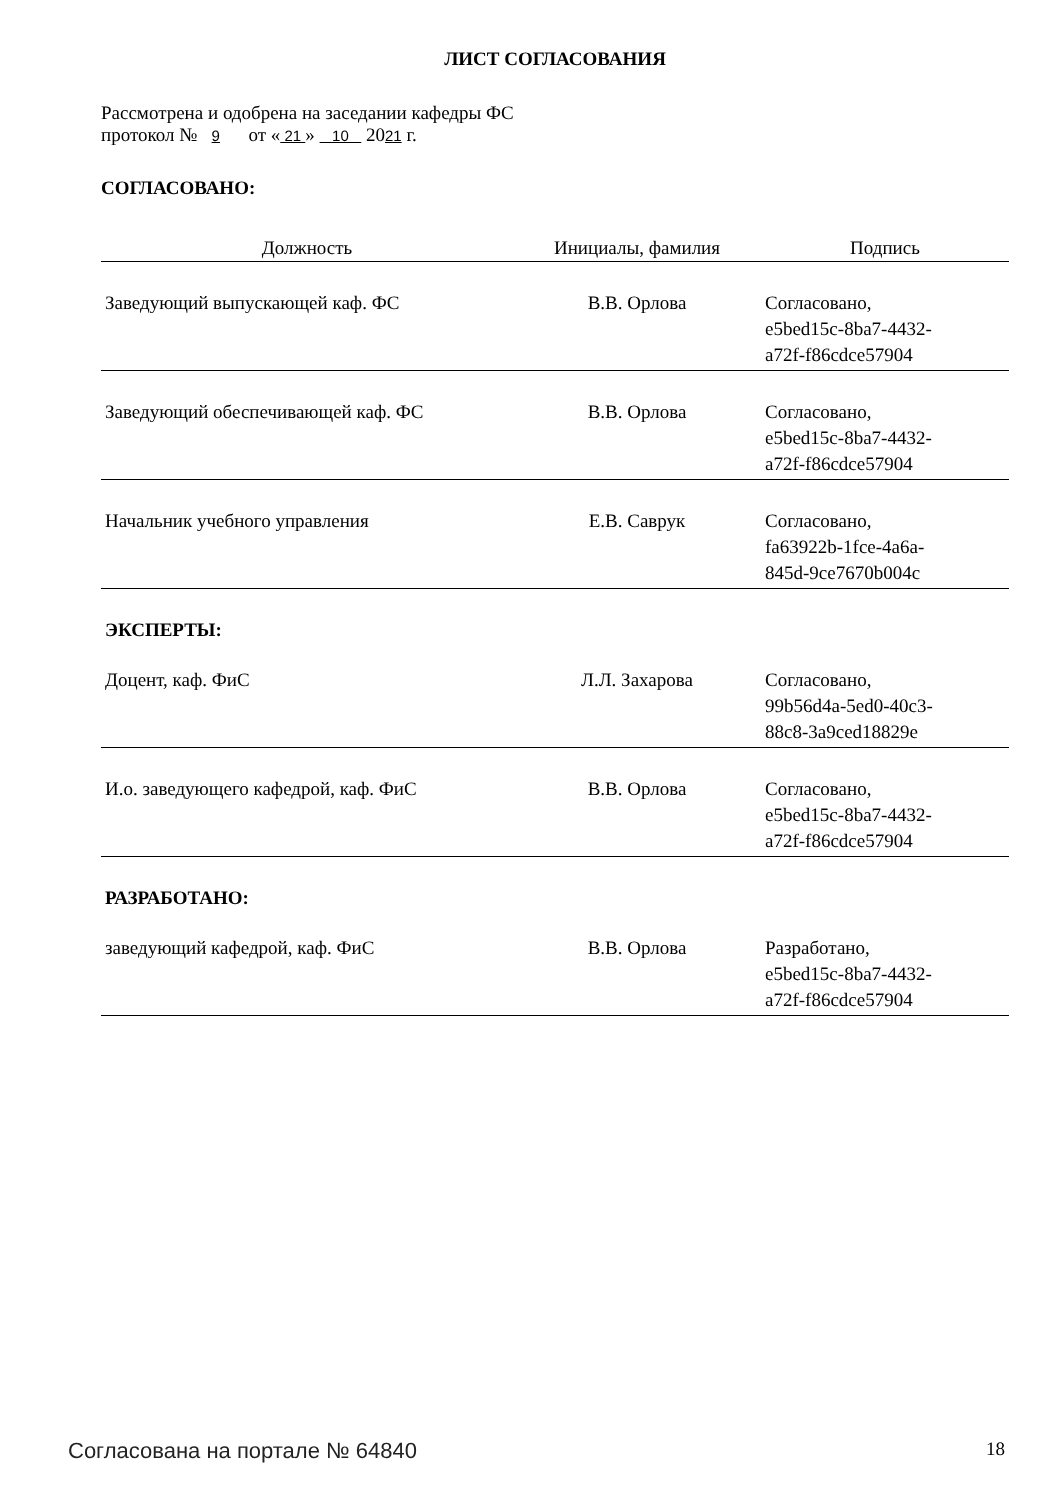ЛИСТ СОГЛАСОВАНИЯ
Рассмотрена и одобрена на заседании кафедры ФС
протокол № 9 от « 21 » 10 2021 г.
СОГЛАСОВАНО:
| Должность | Инициалы, фамилия | Подпись |
| --- | --- | --- |
| Заведующий выпускающей каф. ФС | В.В. Орлова | Согласовано, e5bed15c-8ba7-4432- a72f-f86cdce57904 |
| Заведующий обеспечивающей каф. ФС | В.В. Орлова | Согласовано, e5bed15c-8ba7-4432- a72f-f86cdce57904 |
| Начальник учебного управления | Е.В. Саврук | Согласовано, fa63922b-1fce-4a6a- 845d-9ce7670b004c |
ЭКСПЕРТЫ:
| Доцент, каф. ФиС | Л.Л. Захарова | Согласовано, 99b56d4a-5ed0-40c3- 88c8-3a9ced18829e |
| И.о. заведующего кафедрой, каф. ФиС | В.В. Орлова | Согласовано, e5bed15c-8ba7-4432- a72f-f86cdce57904 |
РАЗРАБОТАНО:
| заведующий кафедрой, каф. ФиС | В.В. Орлова | Разработано, e5bed15c-8ba7-4432- a72f-f86cdce57904 |
Согласована на портале № 64840 18